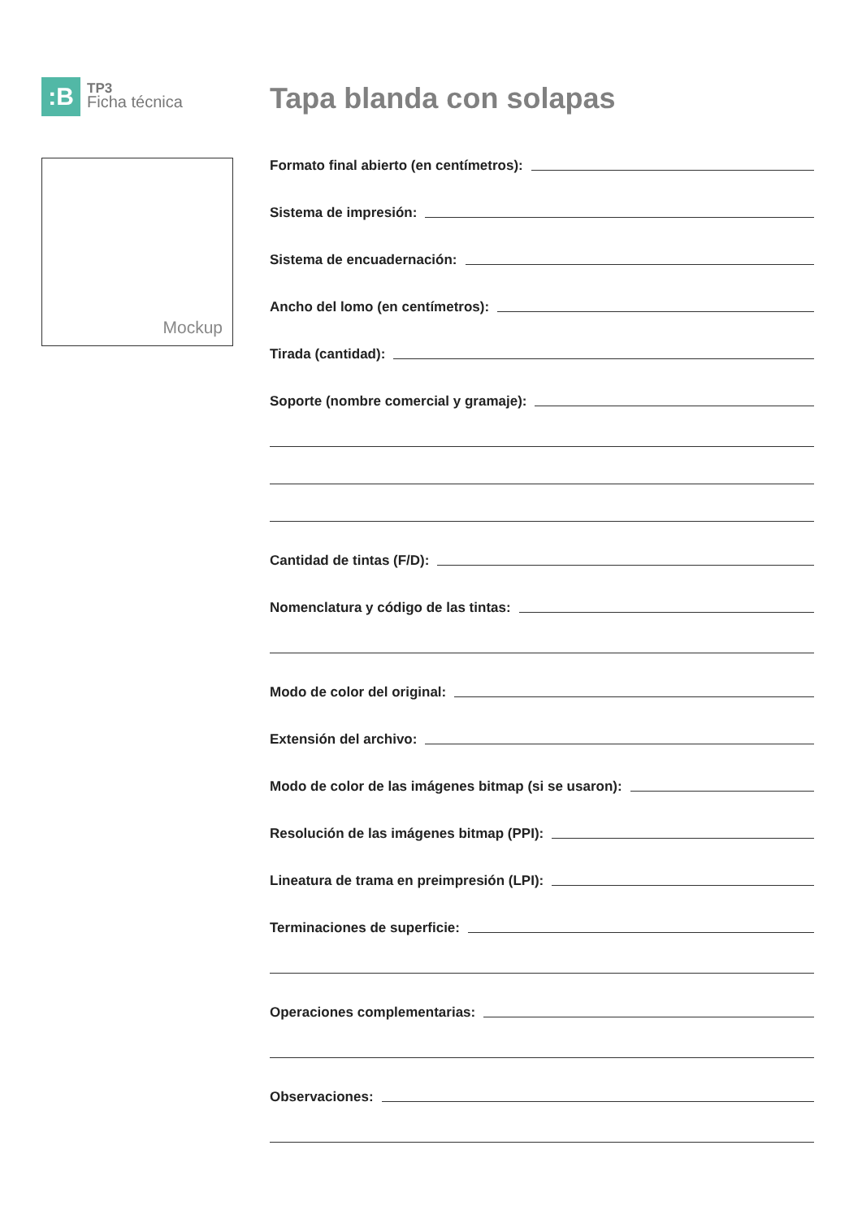:B
TP3
Ficha técnica
Mockup
Tapa blanda con solapas
Formato final abierto (en centímetros):
Sistema de impresión:
Sistema de encuadernación:
Ancho del lomo (en centímetros):
Tirada (cantidad):
Soporte (nombre comercial y gramaje):
Cantidad de tintas (F/D):
Nomenclatura y código de las tintas:
Modo de color del original:
Extensión del archivo:
Modo de color de las imágenes bitmap (si se usaron):
Resolución de las imágenes bitmap (PPI):
Lineatura de trama en preimpresión (LPI):
Terminaciones de superficie:
Operaciones complementarias:
Observaciones: